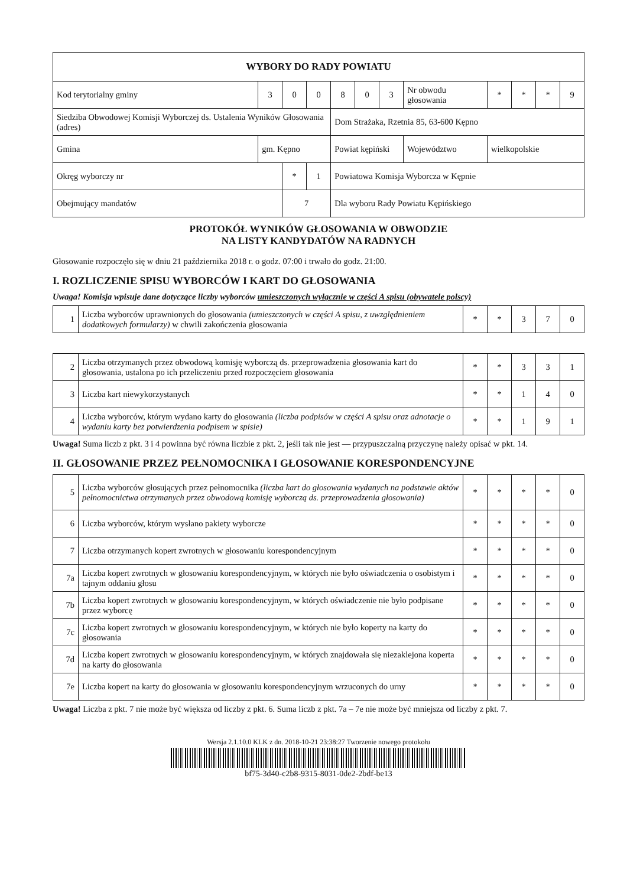| WYBORY DO RADY POWIATU | | | | | | | | | | | | |
| --- | --- | --- | --- | --- | --- | --- | --- | --- | --- | --- | --- | --- |
| Kod terytorialny gminy | 3 | 0 | 0 | 8 | 0 | 3 | Nr obwodu głosowania | | * | * | * | 9 |
| Siedziba Obwodowej Komisji Wyborczej ds. Ustalenia Wyników Głosowania (adres) | | | | Dom Strażaka, Rzetnia 85, 63-600 Kępno | | | | | | | | |
| Gmina | gm. Kępno | | | Powiat kępiński | | | Województwo | wielkopolskie | | | | |
| Okręg wyborczy nr | | * | 1 | Powiatowa Komisja Wyborcza w Kępnie | | | | | | | | |
| Obejmujący mandatów | | 7 | | Dla wyboru Rady Powiatu Kępińskiego | | | | | | | | |
PROTOKÓŁ WYNIKÓW GŁOSOWANIA W OBWODZIE
NA LISTY KANDYDATÓW NA RADNYCH
Głosowanie rozpoczęło się w dniu 21 października 2018 r. o godz. 07:00 i trwało do godz. 21:00.
I. ROZLICZENIE SPISU WYBORCÓW I KART DO GŁOSOWANIA
Uwaga! Komisja wpisuje dane dotyczące liczby wyborców umieszczonych wyłącznie w części A spisu (obywatele polscy)
| 1 | Liczba wyborców uprawnionych do głosowania (umieszczonych w części A spisu, z uwzględnieniem dodatkowych formularzy) w chwili zakończenia głosowania | * | * | 3 | 7 | 0 |
| 2 | Liczba otrzymanych przez obwodową komisję wyborczą ds. przeprowadzenia głosowania kart do głosowania, ustalona po ich przeliczeniu przed rozpoczęciem głosowania | * | * | 3 | 3 | 1 |
| 3 | Liczba kart niewykorzystanych | * | * | 1 | 4 | 0 |
| 4 | Liczba wyborców, którym wydano karty do głosowania (liczba podpisów w części A spisu oraz adnotacje o wydaniu karty bez potwierdzenia podpisem w spisie) | * | * | 1 | 9 | 1 |
Uwaga! Suma liczb z pkt. 3 i 4 powinna być równa liczbie z pkt. 2, jeśli tak nie jest — przypuszczalną przyczynę należy opisać w pkt. 14.
II. GŁOSOWANIE PRZEZ PEŁNOMOCNIKA I GŁOSOWANIE KORESPONDENCYJNE
| 5 | Liczba wyborców głosujących przez pełnomocnika (liczba kart do głosowania wydanych na podstawie aktów pełnomocnictwa otrzymanych przez obwodową komisję wyborczą ds. przeprowadzenia głosowania) | * | * | * | * | 0 |
| 6 | Liczba wyborców, którym wysłano pakiety wyborcze | * | * | * | * | 0 |
| 7 | Liczba otrzymanych kopert zwrotnych w głosowaniu korespondencyjnym | * | * | * | * | 0 |
| 7a | Liczba kopert zwrotnych w głosowaniu korespondencyjnym, w których nie było oświadczenia o osobistym i tajnym oddaniu głosu | * | * | * | * | 0 |
| 7b | Liczba kopert zwrotnych w głosowaniu korespondencyjnym, w których oświadczenie nie było podpisane przez wyborcę | * | * | * | * | 0 |
| 7c | Liczba kopert zwrotnych w głosowaniu korespondencyjnym, w których nie było koperty na karty do głosowania | * | * | * | * | 0 |
| 7d | Liczba kopert zwrotnych w głosowaniu korespondencyjnym, w których znajdowała się niezaklejona koperta na karty do głosowania | * | * | * | * | 0 |
| 7e | Liczba kopert na karty do głosowania w głosowaniu korespondencyjnym wrzuconych do urny | * | * | * | * | 0 |
Uwaga! Liczba z pkt. 7 nie może być większa od liczby z pkt. 6. Suma liczb z pkt. 7a – 7e nie może być mniejsza od liczby z pkt. 7.
Wersja 2.1.10.0 KLK z dn. 2018-10-21 23:38:27 Tworzenie nowego protokołu
bf75-3d40-c2b8-9315-8031-0de2-2bdf-be13